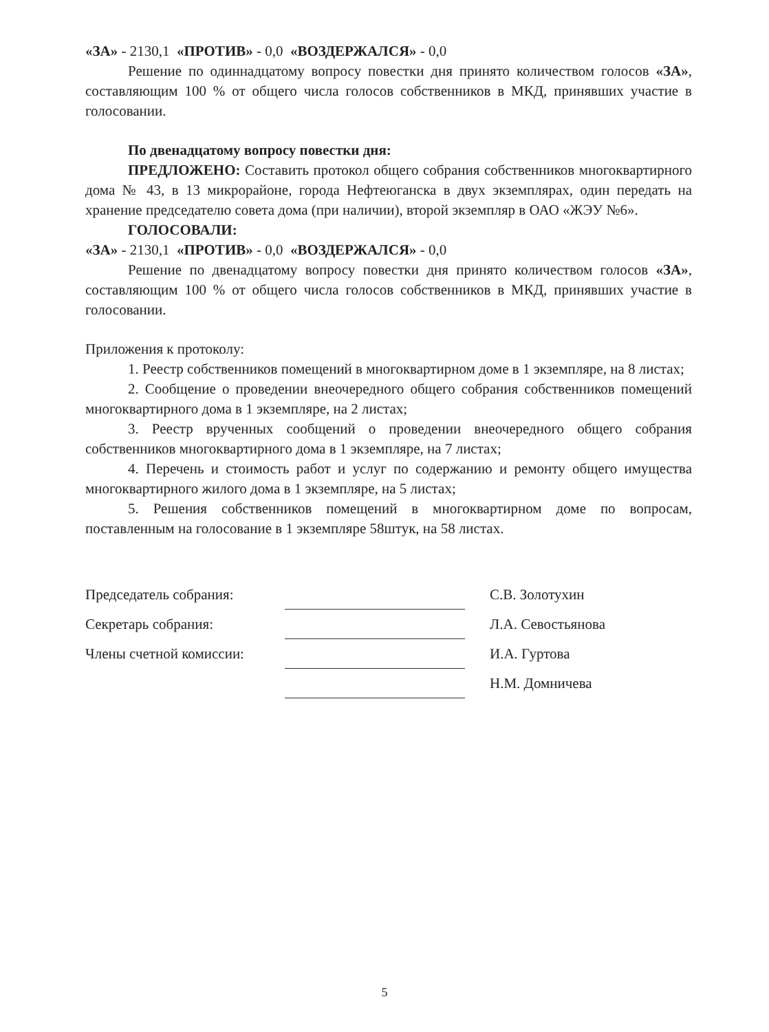«ЗА» - 2130,1 «ПРОТИВ» - 0,0 «ВОЗДЕРЖАЛСЯ» - 0,0
Решение по одиннадцатому вопросу повестки дня принято количеством голосов «ЗА», составляющим 100 % от общего числа голосов собственников в МКД, принявших участие в голосовании.
По двенадцатому вопросу повестки дня:
ПРЕДЛОЖЕНО: Составить протокол общего собрания собственников многоквартирного дома № 43, в 13 микрорайоне, города Нефтеюганска в двух экземплярах, один передать на хранение председателю совета дома (при наличии), второй экземпляр в ОАО «ЖЭУ №6».
ГОЛОСОВАЛИ:
«ЗА» - 2130,1 «ПРОТИВ» - 0,0 «ВОЗДЕРЖАЛСЯ» - 0,0
Решение по двенадцатому вопросу повестки дня принято количеством голосов «ЗА», составляющим 100 % от общего числа голосов собственников в МКД, принявших участие в голосовании.
Приложения к протоколу:
1. Реестр собственников помещений в многоквартирном доме в 1 экземпляре, на 8 листах;
2. Сообщение о проведении внеочередного общего собрания собственников помещений многоквартирного дома в 1 экземпляре, на 2 листах;
3. Реестр врученных сообщений о проведении внеочередного общего собрания собственников многоквартирного дома в 1 экземпляре, на 7 листах;
4. Перечень и стоимость работ и услуг по содержанию и ремонту общего имущества многоквартирного жилого дома в 1 экземпляре, на 5 листах;
5. Решения собственников помещений в многоквартирном доме по вопросам, поставленным на голосование в 1 экземпляре 58штук, на 58 листах.
| Председатель собрания: | | С.В. Золотухин |
| Секретарь собрания: | | Л.А. Севостьянова |
| Члены счетной комиссии: | | И.А. Гуртова |
| | | Н.М. Домничева |
5